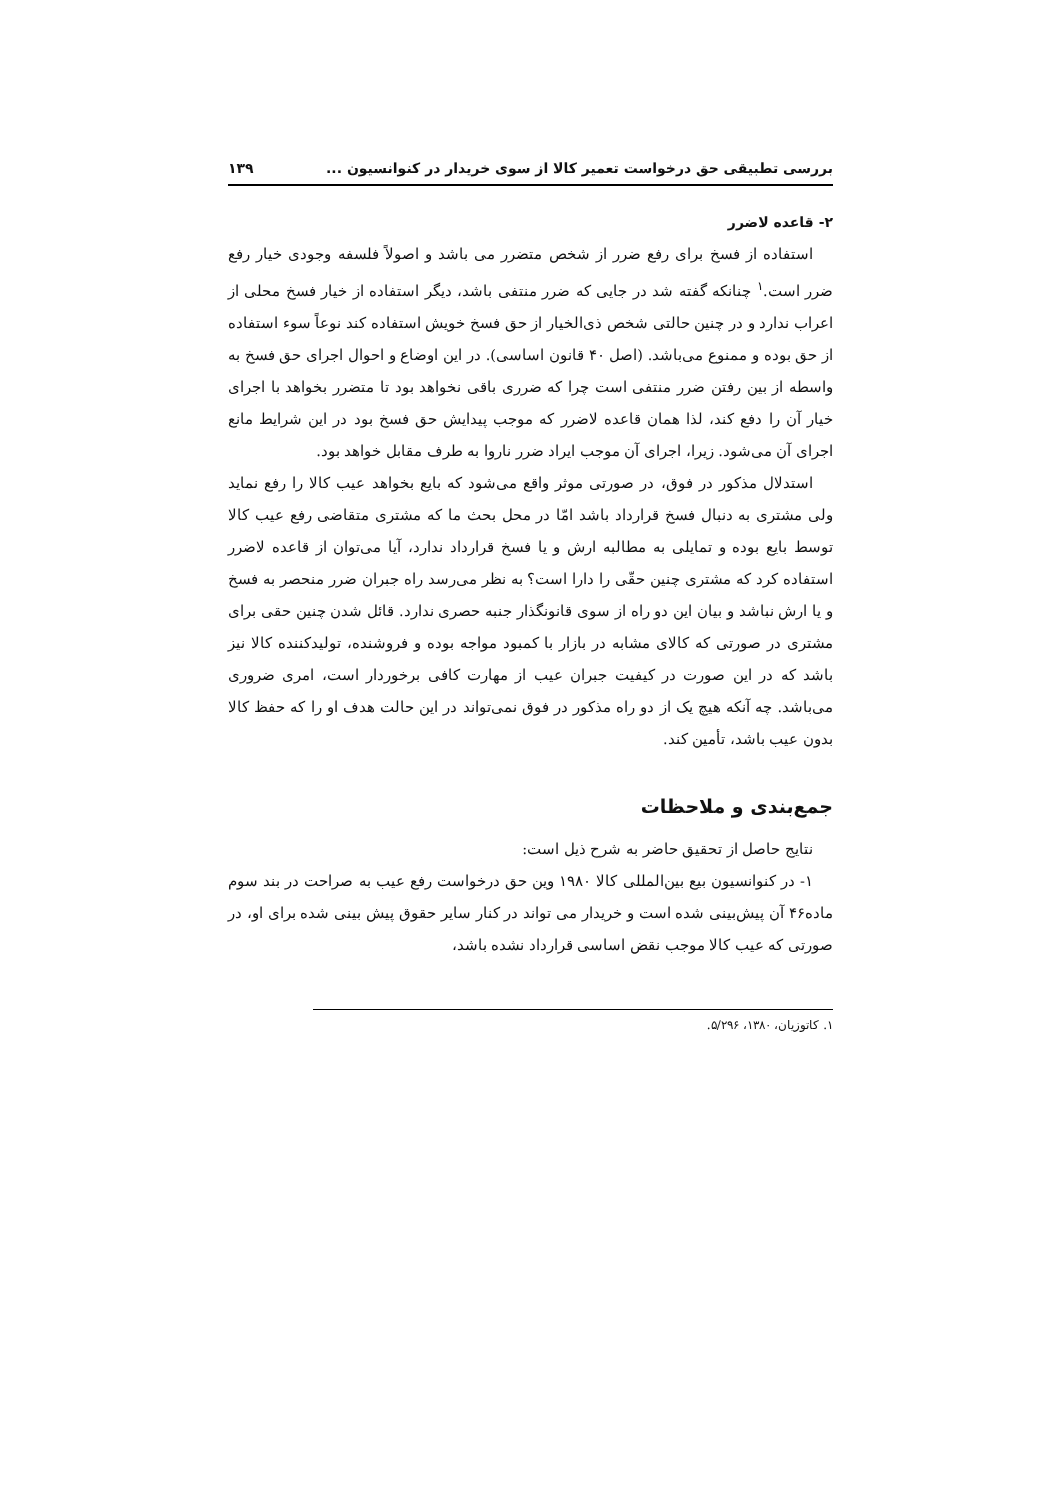بررسی تطبیقی حق درخواست تعمیر کالا از سوی خریدار در کنوانسیون ... ۱۳۹
۲- قاعده لاضرر
استفاده از فسخ برای رفع ضرر از شخص متضرر می باشد و اصولاً فلسفه وجودی خیار رفع ضرر است.<sup>۱</sup> چنانکه گفته شد در جایی که ضرر منتفی باشد، دیگر استفاده از خیار فسخ محلی از اعراب ندارد و در چنین حالتی شخص ذی‌الخیار از حق فسخ خویش استفاده کند نوعاً سوء استفاده از حق بوده و ممنوع می‌باشد. (اصل ۴۰ قانون اساسی). در این اوضاع و احوال اجرای حق فسخ به واسطه از بین رفتن ضرر منتفی است چرا که ضرری باقی نخواهد بود تا متضرر بخواهد با اجرای خیار آن را دفع کند، لذا همان قاعده لاضرر که موجب پیدایش حق فسخ بود در این شرایط مانع اجرای آن می‌شود. زیرا، اجرای آن موجب ایراد ضرر ناروا به طرف مقابل خواهد بود.
استدلال مذکور در فوق، در صورتی موثر واقع می‌شود که بایع بخواهد عیب کالا را رفع نماید ولی مشتری به دنبال فسخ قرارداد باشد امّا در محل بحث ما که مشتری متقاضی رفع عیب کالا توسط بایع بوده و تمایلی به مطالبه ارش و یا فسخ قرارداد ندارد، آیا می‌توان از قاعده لاضرر استفاده کرد که مشتری چنین حقّی را دارا است؟ به نظر می‌رسد راه جبران ضرر منحصر به فسخ و یا ارش نباشد و بیان این دو راه از سوی قانونگذار جنبه حصری ندارد. قائل شدن چنین حقی برای مشتری در صورتی که کالای مشابه در بازار با کمبود مواجه بوده و فروشنده، تولیدکننده کالا نیز باشد که در این صورت در کیفیت جبران عیب از مهارت کافی برخوردار است، امری ضروری می‌باشد. چه آنکه هیچ یک از دو راه مذکور در فوق نمی‌تواند در این حالت هدف او را که حفظ کالا بدون عیب باشد، تأمین کند.
جمع‌بندی و ملاحظات
نتایج حاصل از تحقیق حاضر به شرح ذیل است:
۱- در کنوانسیون بیع بین‌المللی کالا ۱۹۸۰ وین حق درخواست رفع عیب به صراحت در بند سوم ماده۴۶ آن پیش‌بینی شده است و خریدار می تواند در کنار سایر حقوق پیش بینی شده برای او، در صورتی که عیب کالا موجب نقض اساسی قرارداد نشده باشد،
۱. کاتوزیان، ۱۳۸۰، ۵/۲۹۶.